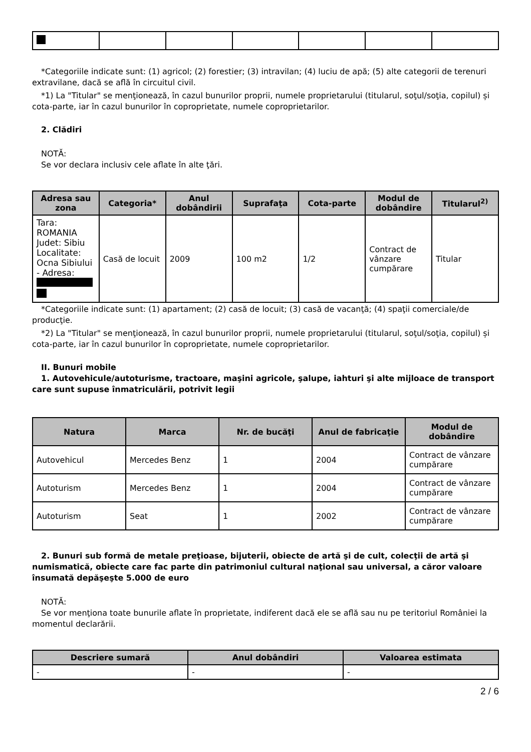*Categoriile indicate sunt: (1) agricol; (2) forestier; (3) intravilan; (4) luciu de apă; (5) alte categorii de terenuri extravilane, dacă se află în circuitul civil.
*1) La "Titular" se menţionează, în cazul bunurilor proprii, numele proprietarului (titularul, soţul/soţia, copilul) și cota-parte, iar în cazul bunurilor în coproprietate, numele coproprietarilor.
2. Clădiri
NOTĂ:
Se vor declara inclusiv cele aflate în alte ţări.
| Adresa sau zona | Categoria* | Anul dobândirii | Suprafaţa | Cota-parte | Modul de dobândire | Titularul<sup>2)</sup> |
| --- | --- | --- | --- | --- | --- | --- |
| Tara: ROMANIA Judet: Sibiu Localitate: Ocna Sibiului - Adresa: | Casă de locuit | 2009 | 100 m2 | 1/2 | Contract de vânzare cumpărare | Titular |
*Categoriile indicate sunt: (1) apartament; (2) casă de locuit; (3) casă de vacanţă; (4) spaţii comerciale/de producţie.
*2) La "Titular" se menţionează, în cazul bunurilor proprii, numele proprietarului (titularul, soţul/soţia, copilul) și cota-parte, iar în cazul bunurilor în coproprietate, numele coproprietarilor.
II. Bunuri mobile
1. Autovehicule/autoturisme, tractoare, maşini agricole, şalupe, iahturi şi alte mijloace de transport care sunt supuse înmatriculării, potrivit legii
| Natura | Marca | Nr. de bucăţi | Anul de fabricaţie | Modul de dobândire |
| --- | --- | --- | --- | --- |
| Autovehicul | Mercedes Benz | 1 | 2004 | Contract de vânzare cumpărare |
| Autoturism | Mercedes Benz | 1 | 2004 | Contract de vânzare cumpărare |
| Autoturism | Seat | 1 | 2002 | Contract de vânzare cumpărare |
2. Bunuri sub formă de metale preţioase, bijuterii, obiecte de artă şi de cult, colecţii de artă şi numismatică, obiecte care fac parte din patrimoniul cultural naţional sau universal, a căror valoare însumată depăşeşte 5.000 de euro
NOTĂ:
Se vor menţiona toate bunurile aflate în proprietate, indiferent dacă ele se află sau nu pe teritoriul României la momentul declarării.
| Descriere sumară | Anul dobândiri | Valoarea estimata |
| --- | --- | --- |
| - | - | - |
2 / 6